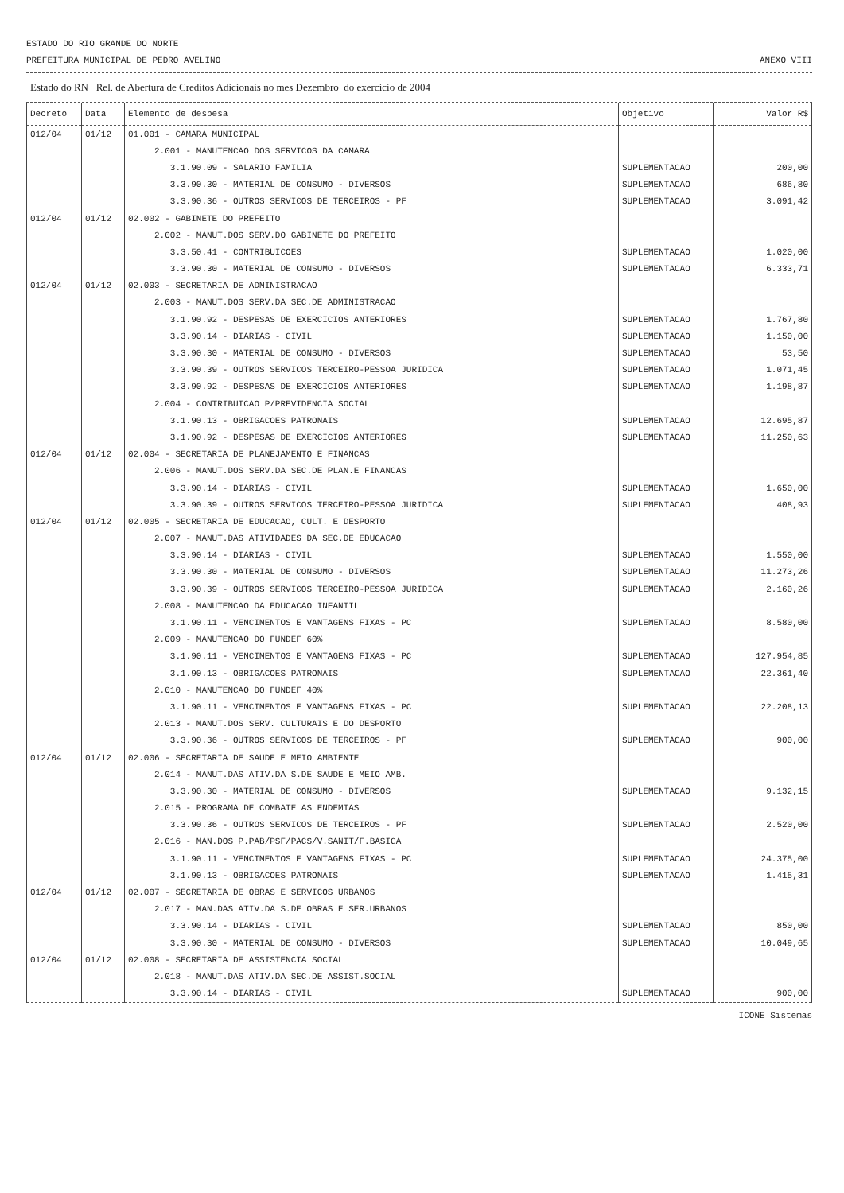ESTADO DO RIO GRANDE DO NORTE
PREFEITURA MUNICIPAL DE PEDRO AVELINO
ANEXO VIII
Estado do RN Rel. de Abertura de Creditos Adicionais no mes Dezembro do exercicio de 2004
| Decreto | Data | Elemento de despesa | Objetivo | Valor R$ |
| --- | --- | --- | --- | --- |
| 012/04 | 01/12 | 01.001 - CAMARA MUNICIPAL | | |
| | | 2.001 - MANUTENCAO DOS SERVICOS DA CAMARA | | |
| | | 3.1.90.09 - SALARIO FAMILIA | SUPLEMENTACAO | 200,00 |
| | | 3.3.90.30 - MATERIAL DE CONSUMO - DIVERSOS | SUPLEMENTACAO | 686,80 |
| | | 3.3.90.36 - OUTROS SERVICOS DE TERCEIROS - PF | SUPLEMENTACAO | 3.091,42 |
| 012/04 | 01/12 | 02.002 - GABINETE DO PREFEITO | | |
| | | 2.002 - MANUT.DOS SERV.DO GABINETE DO PREFEITO | | |
| | | 3.3.50.41 - CONTRIBUICOES | SUPLEMENTACAO | 1.020,00 |
| | | 3.3.90.30 - MATERIAL DE CONSUMO - DIVERSOS | SUPLEMENTACAO | 6.333,71 |
| 012/04 | 01/12 | 02.003 - SECRETARIA DE ADMINISTRACAO | | |
| | | 2.003 - MANUT.DOS SERV.DA SEC.DE ADMINISTRACAO | | |
| | | 3.1.90.92 - DESPESAS DE EXERCICIOS ANTERIORES | SUPLEMENTACAO | 1.767,80 |
| | | 3.3.90.14 - DIARIAS - CIVIL | SUPLEMENTACAO | 1.150,00 |
| | | 3.3.90.30 - MATERIAL DE CONSUMO - DIVERSOS | SUPLEMENTACAO | 53,50 |
| | | 3.3.90.39 - OUTROS SERVICOS TERCEIRO-PESSOA JURIDICA | SUPLEMENTACAO | 1.071,45 |
| | | 3.3.90.92 - DESPESAS DE EXERCICIOS ANTERIORES | SUPLEMENTACAO | 1.198,87 |
| | | 2.004 - CONTRIBUICAO P/PREVIDENCIA SOCIAL | | |
| | | 3.1.90.13 - OBRIGACOES PATRONAIS | SUPLEMENTACAO | 12.695,87 |
| | | 3.1.90.92 - DESPESAS DE EXERCICIOS ANTERIORES | SUPLEMENTACAO | 11.250,63 |
| 012/04 | 01/12 | 02.004 - SECRETARIA DE PLANEJAMENTO E FINANCAS | | |
| | | 2.006 - MANUT.DOS SERV.DA SEC.DE PLAN.E FINANCAS | | |
| | | 3.3.90.14 - DIARIAS - CIVIL | SUPLEMENTACAO | 1.650,00 |
| | | 3.3.90.39 - OUTROS SERVICOS TERCEIRO-PESSOA JURIDICA | SUPLEMENTACAO | 408,93 |
| 012/04 | 01/12 | 02.005 - SECRETARIA DE EDUCACAO, CULT. E DESPORTO | | |
| | | 2.007 - MANUT.DAS ATIVIDADES DA SEC.DE EDUCACAO | | |
| | | 3.3.90.14 - DIARIAS - CIVIL | SUPLEMENTACAO | 1.550,00 |
| | | 3.3.90.30 - MATERIAL DE CONSUMO - DIVERSOS | SUPLEMENTACAO | 11.273,26 |
| | | 3.3.90.39 - OUTROS SERVICOS TERCEIRO-PESSOA JURIDICA | SUPLEMENTACAO | 2.160,26 |
| | | 2.008 - MANUTENCAO DA EDUCACAO INFANTIL | | |
| | | 3.1.90.11 - VENCIMENTOS E VANTAGENS FIXAS - PC | SUPLEMENTACAO | 8.580,00 |
| | | 2.009 - MANUTENCAO DO FUNDEF 60% | | |
| | | 3.1.90.11 - VENCIMENTOS E VANTAGENS FIXAS - PC | SUPLEMENTACAO | 127.954,85 |
| | | 3.1.90.13 - OBRIGACOES PATRONAIS | SUPLEMENTACAO | 22.361,40 |
| | | 2.010 - MANUTENCAO DO FUNDEF 40% | | |
| | | 3.1.90.11 - VENCIMENTOS E VANTAGENS FIXAS - PC | SUPLEMENTACAO | 22.208,13 |
| | | 2.013 - MANUT.DOS SERV. CULTURAIS E DO DESPORTO | | |
| | | 3.3.90.36 - OUTROS SERVICOS DE TERCEIROS - PF | SUPLEMENTACAO | 900,00 |
| 012/04 | 01/12 | 02.006 - SECRETARIA DE SAUDE E MEIO AMBIENTE | | |
| | | 2.014 - MANUT.DAS ATIV.DA S.DE SAUDE E MEIO AMB. | | |
| | | 3.3.90.30 - MATERIAL DE CONSUMO - DIVERSOS | SUPLEMENTACAO | 9.132,15 |
| | | 2.015 - PROGRAMA DE COMBATE AS ENDEMIAS | | |
| | | 3.3.90.36 - OUTROS SERVICOS DE TERCEIROS - PF | SUPLEMENTACAO | 2.520,00 |
| | | 2.016 - MAN.DOS P.PAB/PSF/PACS/V.SANIT/F.BASICA | | |
| | | 3.1.90.11 - VENCIMENTOS E VANTAGENS FIXAS - PC | SUPLEMENTACAO | 24.375,00 |
| | | 3.1.90.13 - OBRIGACOES PATRONAIS | SUPLEMENTACAO | 1.415,31 |
| 012/04 | 01/12 | 02.007 - SECRETARIA DE OBRAS E SERVICOS URBANOS | | |
| | | 2.017 - MAN.DAS ATIV.DA S.DE OBRAS E SER.URBANOS | | |
| | | 3.3.90.14 - DIARIAS - CIVIL | SUPLEMENTACAO | 850,00 |
| | | 3.3.90.30 - MATERIAL DE CONSUMO - DIVERSOS | SUPLEMENTACAO | 10.049,65 |
| 012/04 | 01/12 | 02.008 - SECRETARIA DE ASSISTENCIA SOCIAL | | |
| | | 2.018 - MANUT.DAS ATIV.DA SEC.DE ASSIST.SOCIAL | | |
| | | 3.3.90.14 - DIARIAS - CIVIL | SUPLEMENTACAO | 900,00 |
ICONE Sistemas